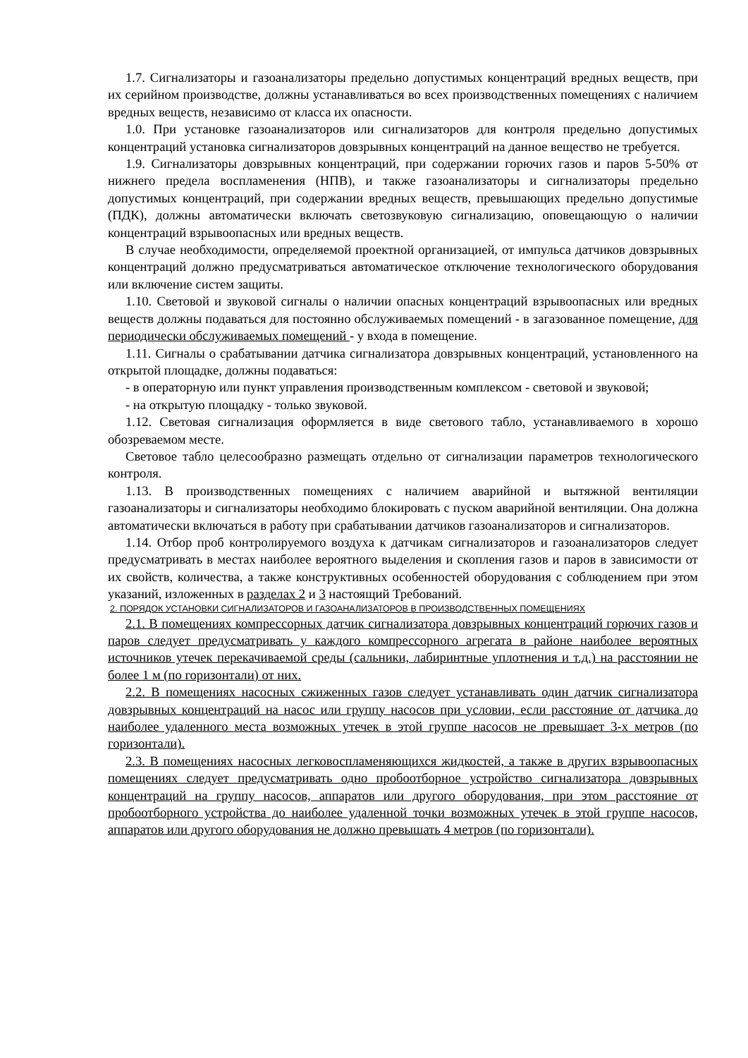1.7. Сигнализаторы и газоанализаторы предельно допустимых концентраций вредных веществ, при их серийном производстве, должны устанавливаться во всех производственных помещениях с наличием вредных веществ, независимо от класса их опасности.
1.0. При установке газоанализаторов или сигнализаторов для контроля предельно допустимых концентраций установка сигнализаторов довзрывных концентраций на данное вещество не требуется.
1.9. Сигнализаторы довзрывных концентраций, при содержании горючих газов и паров 5-50% от нижнего предела воспламенения (НПВ), и также газоанализаторы и сигнализаторы предельно допустимых концентраций, при содержании вредных веществ, превышающих предельно допустимые (ПДК), должны автоматически включать светозвуковую сигнализацию, оповещающую о наличии концентраций взрывоопасных или вредных веществ.
В случае необходимости, определяемой проектной организацией, от импульса датчиков довзрывных концентраций должно предусматриваться автоматическое отключение технологического оборудования или включение систем защиты.
1.10. Световой и звуковой сигналы о наличии опасных концентраций взрывоопасных или вредных веществ должны подаваться для постоянно обслуживаемых помещений - в загазованное помещение, для периодически обслуживаемых помещений - у входа в помещение.
1.11. Сигналы о срабатывании датчика сигнализатора довзрывных концентраций, установленного на открытой площадке, должны подаваться:
- в операторную или пункт управления производственным комплексом - световой и звуковой;
- на открытую площадку - только звуковой.
1.12. Световая сигнализация оформляется в виде светового табло, устанавливаемого в хорошо обозреваемом месте.
Световое табло целесообразно размещать отдельно от сигнализации параметров технологического контроля.
1.13. В производственных помещениях с наличием аварийной и вытяжной вентиляции газоанализаторы и сигнализаторы необходимо блокировать с пуском аварийной вентиляции. Она должна автоматически включаться в работу при срабатывании датчиков газоанализаторов и сигнализаторов.
1.14. Отбор проб контролируемого воздуха к датчикам сигнализаторов и газоанализаторов следует предусматривать в местах наиболее вероятного выделения и скопления газов и паров в зависимости от их свойств, количества, а также конструктивных особенностей оборудования с соблюдением при этом указаний, изложенных в разделах 2 и 3 настоящий Требований.
2. ПОРЯДОК УСТАНОВКИ СИГНАЛИЗАТОРОВ И ГАЗОАНАЛИЗАТОРОВ В ПРОИЗВОДСТВЕННЫХ ПОМЕЩЕНИЯХ
2.1. В помещениях компрессорных датчик сигнализатора довзрывных концентраций горючих газов и паров следует предусматривать у каждого компрессорного агрегата в районе наиболее вероятных источников утечек перекачиваемой среды (сальники, лабиринтные уплотнения и т.д.) на расстоянии не более 1 м (по горизонтали) от них.
2.2. В помещениях насосных сжиженных газов следует устанавливать один датчик сигнализатора довзрывных концентраций на насос или группу насосов при условии, если расстояние от датчика до наиболее удаленного места возможных утечек в этой группе насосов не превышает 3-х метров (по горизонтали).
2.3. В помещениях насосных легковоспламеняющихся жидкостей, а также в других взрывоопасных помещениях следует предусматривать одно пробоотборное устройство сигнализатора довзрывных концентраций на группу насосов, аппаратов или другого оборудования, при этом расстояние от пробоотборного устройства до наиболее удаленной точки возможных утечек в этой группе насосов, аппаратов или другого оборудования не должно превышать 4 метров (по горизонтали).